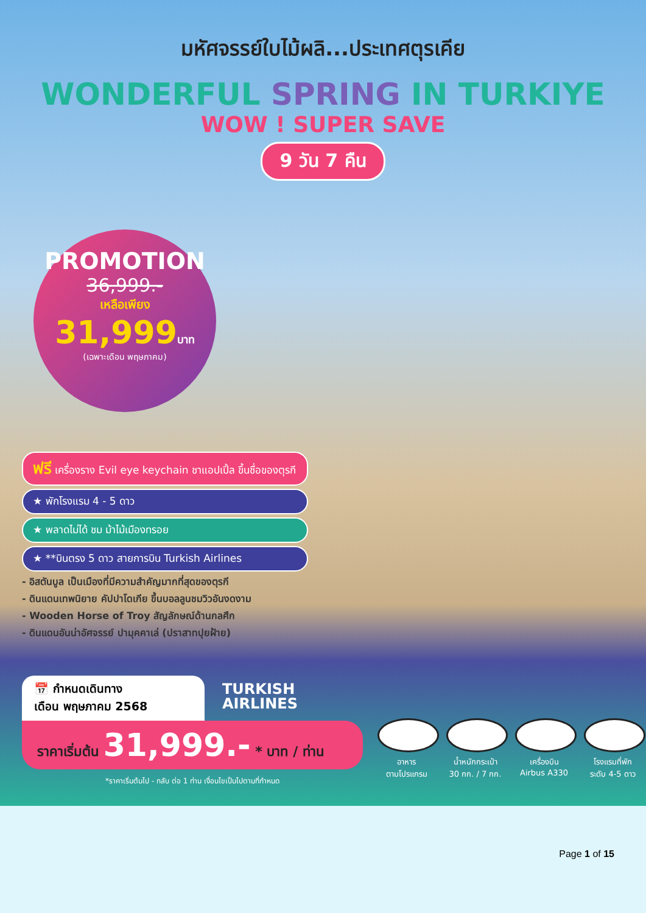มหัศจรรย์ใบไม้ผลิ...ประเทศตุรเคีย
WONDERFUL SPRING IN TURKIYE
WOW ! SUPER SAVE
9 วัน 7 คืน
PROMOTION
36,999.-
เหลือเพียง
31,999บาท
(เฉพาะเดือน พฤษภาคม)
ฟรี เครื่องราง Evil eye keychain ชาแอปเปิ้ล ขึ้นชื่อของตุรกี
★ พักโรงแรม 4 - 5 ดาว
★ พลาดไม่ได้ ชม ม้าไม้เมืองทรอย
★ **บินตรง 5 ดาว สายการบิน Turkish Airlines
- อิสตันบูล เป็นเมืองที่มีความสำคัญมากที่สุดของตุรกี
- ดินแดนเทพนิยาย คัปปาโดเกีย ขึ้นบอลลูนชมวิวอันงดงาม
- Wooden Horse of Troy สัญลักษณ์ด้านกลศึก
- ดินแดนอันน่าอัศจรรย์ ปามุคคาเล่ (ปราสาทปุยฝ้าย)
📅 กำหนดเดินทาง
เดือน พฤษภาคม 2568
ราคาเริ่มต้น 31,999.- * บาท / ท่าน
*ราคาเริ่มต้นไป - กลับ ต่อ 1 ท่าน เงื่อนไขเป็นไปตามที่กำหนด
TURKISH
AIRLINES
อาหาร
ตามโปรแกรม
น้ำหนักกระเป๋า
30 กก. / 7 กก.
เครื่องบิน
Airbus A330
โรงแรมที่พัก
ระดับ 4-5 ดาว
Page 1 of 15